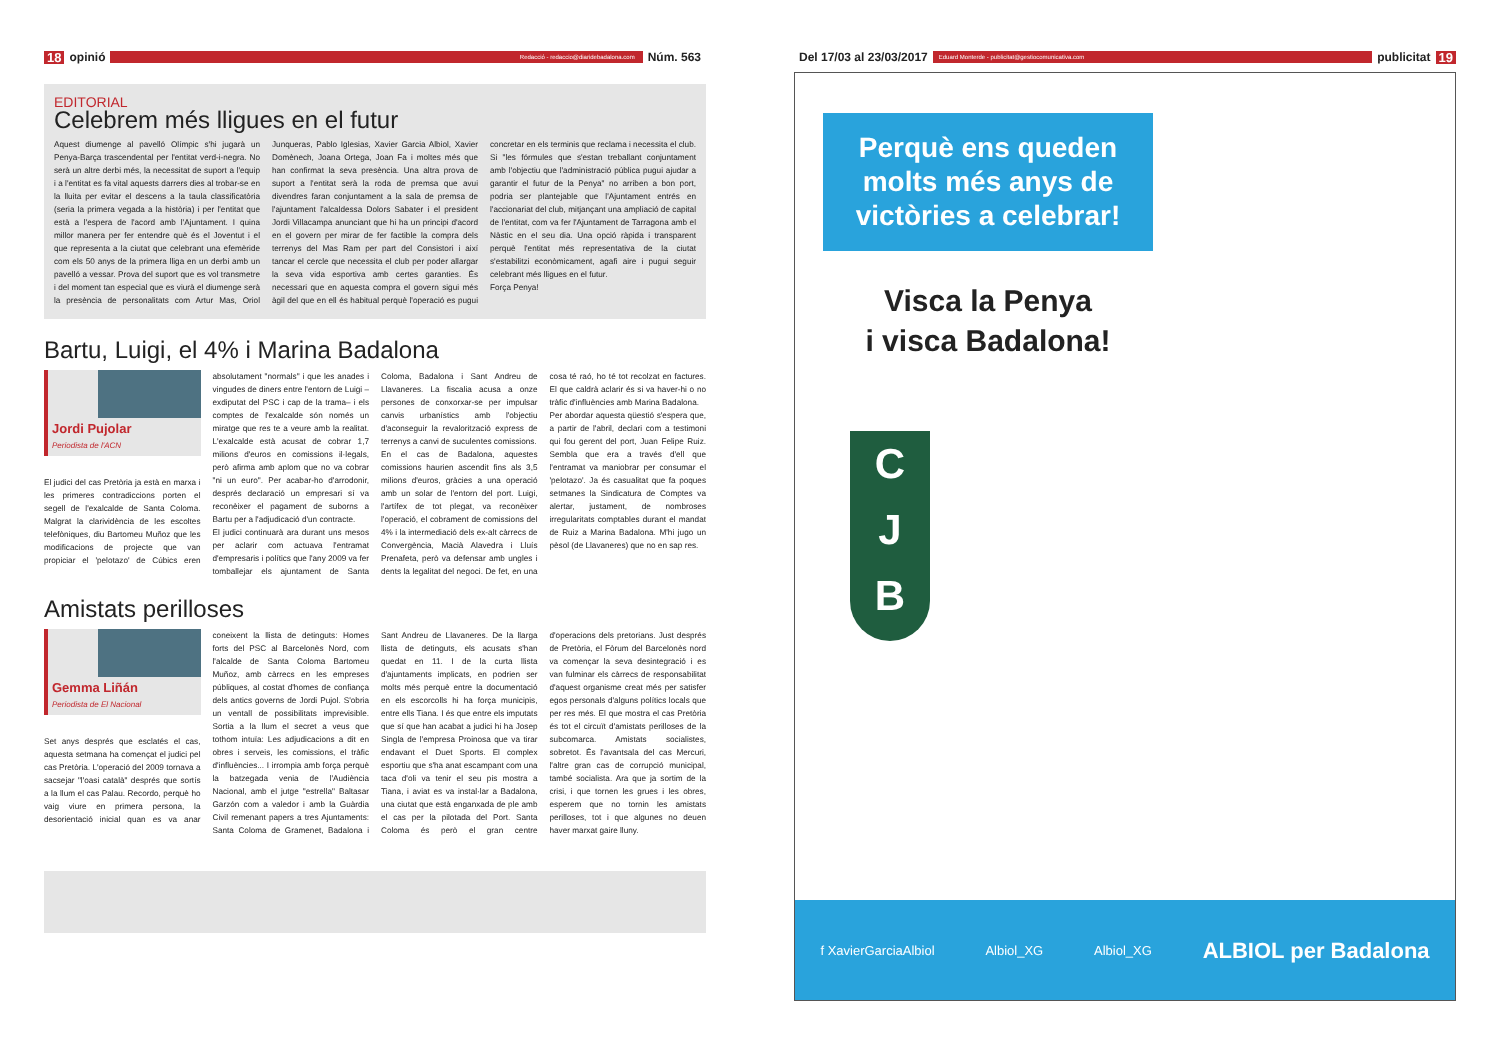18 opinió Redacció - redaccio@diaridebadalona.com Núm. 563
EDITORIAL
Celebrem més lligues en el futur
Aquest diumenge al pavelló Olímpic s'hi jugarà un Penya-Barça trascendental per l'entitat verd-i-negra. No serà un altre derbi més, la necessitat de suport a l'equip i a l'entitat es fa vital aquests darrers dies al trobar-se en la lluita per evitar el descens a la taula classificatòria (seria la primera vegada a la història) i per l'entitat que està a l'espera de l'acord amb l'Ajuntament. I quina millor manera per fer entendre què és el Joventut i el que representa a la ciutat que celebrant una efemèride com els 50 anys de la primera lliga en un derbi amb un pavelló a vessar. Prova del suport que es vol transmetre i del moment tan especial que es viurà el diumenge serà la presència de personalitats com Artur Mas, Oriol Junqueras, Pablo Iglesias, Xavier Garcia Albiol, Xavier Domènech, Joana Ortega, Joan Fa i moltes més que han confirmat la seva presència. Una altra prova de suport a l'entitat serà la roda de premsa que avui divendres faran conjuntament a la sala de premsa de l'ajuntament l'alcaldessa Dolors Sabater i el president Jordi Villacampa anunciant que hi ha un principi d'acord en el govern per mirar de fer factible la compra dels terrenys del Mas Ram per part del Consistori i així tancar el cercle que necessita el club per poder allargar la seva vida esportiva amb certes garanties. És necessari que en aquesta compra el govern sigui més àgil del que en ell és habitual perquè l'operació es pugui concretar en els terminis que reclama i necessita el club. Si "les fórmules que s'estan treballant conjuntament amb l'objectiu que l'administració pública pugui ajudar a garantir el futur de la Penya" no arriben a bon port, podria ser plantejable que l'Ajuntament entrés en l'accionariat del club, mitjançant una ampliació de capital de l'entitat, com va fer l'Ajuntament de Tarragona amb el Nàstic en el seu dia. Una opció ràpida i transparent perquè l'entitat més representativa de la ciutat s'estabilitzi econòmicament, agafi aire i pugui seguir celebrant més lligues en el futur.
Força Penya!
Bartu, Luigi, el 4% i Marina Badalona
Jordi Pujolar
Periodista de l'ACN
El judici del cas Pretòria ja està en marxa i les primeres contradiccions porten el segell de l'exalcalde de Santa Coloma. Malgrat la clarividència de les escoltes telefòniques, diu Bartomeu Muñoz que les modificacions de projecte que van propiciar el 'pelotazo' de Cúbics eren absolutament "normals" i que les anades i vingudes de diners entre l'entorn de Luigi –exdiputat del PSC i cap de la trama– i els comptes de l'exalcalde són només un miratge que res te a veure amb la realitat. L'exalcalde està acusat de cobrar 1,7 milions d'euros en comissions il·legals, però afirma amb aplom que no va cobrar "ni un euro". Per acabar-ho d'arrodonir, després declaració un empresari sí va reconèixer el pagament de suborns a Bartu per a l'adjudicació d'un contracte.
El judici continuarà ara durant uns mesos per aclarir com actuava l'entramat d'empresaris i polítics que l'any 2009 va fer tomballejar els ajuntament de Santa Coloma, Badalona i Sant Andreu de Llavaneres. La fiscalia acusa a onze persones de conxorxar-se per impulsar canvis urbanístics amb l'objectiu d'aconseguir la revalorització express de terrenys a canvi de suculentes comissions.
En el cas de Badalona, aquestes comissions haurien ascendit fins als 3,5 milions d'euros, gràcies a una operació amb un solar de l'entorn del port. Luigi, l'artífex de tot plegat, va reconèixer l'operació, el cobrament de comissions del 4% i la intermediació dels ex-alt càrrecs de Convergència, Macià Alavedra i Lluís Prenafeta, però va defensar amb ungles i dents la legalitat del negoci. De fet, en una cosa té raó, ho té tot recolzat en factures. El que caldrà aclarir és si va haver-hi o no tràfic d'influències amb Marina Badalona.
Per abordar aquesta qüestió s'espera que, a partir de l'abril, declari com a testimoni qui fou gerent del port, Juan Felipe Ruiz. Sembla que era a través d'ell que l'entramat va maniobrar per consumar el 'pelotazo'. Ja és casualitat que fa poques setmanes la Sindicatura de Comptes va alertar, justament, de nombroses irregularitats comptables durant el mandat de Ruiz a Marina Badalona. M'hi jugo un pèsol (de Llavaneres) que no en sap res.
Amistats perilloses
Gemma Liñán
Periodista de El Nacional
Set anys després que esclatés el cas, aquesta setmana ha començat el judici pel cas Pretòria. L'operació del 2009 tornava a sacsejar "l'oasi català" després que sortís a la llum el cas Palau. Recordo, perquè ho vaig viure en primera persona, la desorientació inicial quan es va anar coneixent la llista de detinguts: Homes forts del PSC al Barcelonès Nord, com l'alcalde de Santa Coloma Bartomeu Muñoz, amb càrrecs en les empreses públiques, al costat d'homes de confiança dels antics governs de Jordi Pujol. S'obria un ventall de possibilitats imprevisible. Sortia a la llum el secret a veus que tothom intuïa: Les adjudicacions a dit en obres i serveis, les comissions, el tràfic d'influències... I irrompia amb força perquè la batzegada venia de l'Audiència Nacional, amb el jutge "estrella" Baltasar Garzón com a valedor i amb la Guàrdia Civil remenant papers a tres Ajuntaments: Santa Coloma de Gramenet, Badalona i Sant Andreu de Llavaneres. De la llarga llista de detinguts, els acusats s'han quedat en 11. I de la curta llista d'ajuntaments implicats, en podrien ser molts més perquè entre la documentació en els escorcolls hi ha força municipis, entre ells Tiana. I és que entre els imputats que sí que han acabat a judici hi ha Josep Singla de l'empresa Proinosa que va tirar endavant el Duet Sports. El complex esportiu que s'ha anat escampant com una taca d'oli va tenir el seu pis mostra a Tiana, i aviat es va instal·lar a Badalona, una ciutat que està enganxada de ple amb el cas per la pilotada del Port. Santa Coloma és però el gran centre d'operacions dels pretorians. Just després de Pretòria, el Fòrum del Barcelonès nord va començar la seva desintegració i es van fulminar els càrrecs de responsabilitat d'aquest organisme creat més per satisfer egos personals d'alguns polítics locals que per res més. El que mostra el cas Pretòria és tot el circuït d'amistats perilloses de la subcomarca. Amistats socialistes, sobretot. És l'avantsala del cas Mercuri, l'altre gran cas de corrupció municipal, també socialista. Ara que ja sortim de la crisi, i que tornen les grues i les obres, esperem que no tornin les amistats perilloses, tot i que algunes no deuen haver marxat gaire lluny.
Del 17/03 al 23/03/2017 Eduard Monterde - publicitat@gestiocomunicativa.com publicitat 19
Perquè ens queden molts més anys de victòries a celebrar!
Visca la Penya
i visca Badalona!
C
J
B
f XavierGarciaAlbiol Albiol_XG Albiol_XG ALBIOL per Badalona